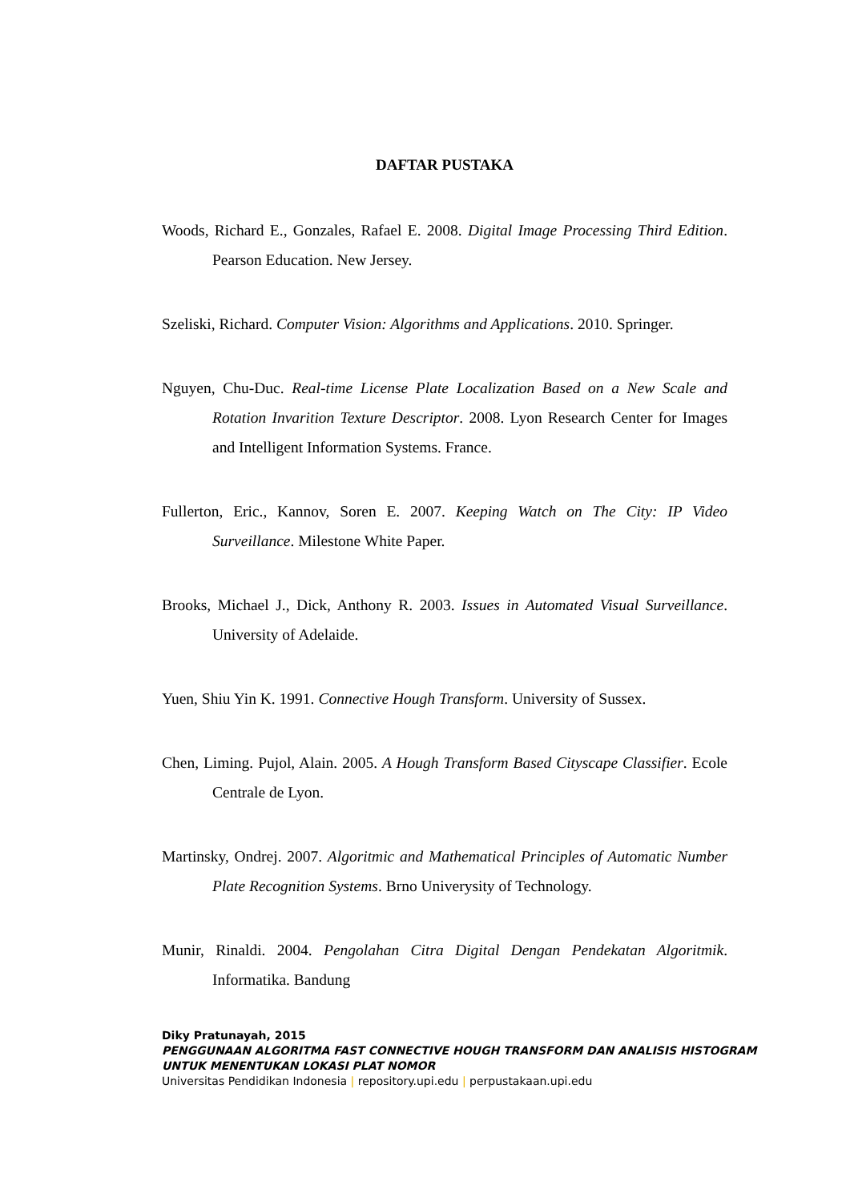DAFTAR PUSTAKA
Woods, Richard E., Gonzales, Rafael E. 2008. Digital Image Processing Third Edition. Pearson Education. New Jersey.
Szeliski, Richard. Computer Vision: Algorithms and Applications. 2010. Springer.
Nguyen, Chu-Duc. Real-time License Plate Localization Based on a New Scale and Rotation Invarition Texture Descriptor. 2008. Lyon Research Center for Images and Intelligent Information Systems. France.
Fullerton, Eric., Kannov, Soren E. 2007. Keeping Watch on The City: IP Video Surveillance. Milestone White Paper.
Brooks, Michael J., Dick, Anthony R. 2003. Issues in Automated Visual Surveillance. University of Adelaide.
Yuen, Shiu Yin K. 1991. Connective Hough Transform. University of Sussex.
Chen, Liming. Pujol, Alain. 2005. A Hough Transform Based Cityscape Classifier. Ecole Centrale de Lyon.
Martinsky, Ondrej. 2007. Algoritmic and Mathematical Principles of Automatic Number Plate Recognition Systems. Brno Univerysity of Technology.
Munir, Rinaldi. 2004. Pengolahan Citra Digital Dengan Pendekatan Algoritmik. Informatika. Bandung
Diky Pratunayah, 2015
PENGGUNAAN ALGORITMA FAST CONNECTIVE HOUGH TRANSFORM DAN ANALISIS HISTOGRAM
UNTUK MENENTUKAN LOKASI PLAT NOMOR
Universitas Pendidikan Indonesia | repository.upi.edu | perpustakaan.upi.edu